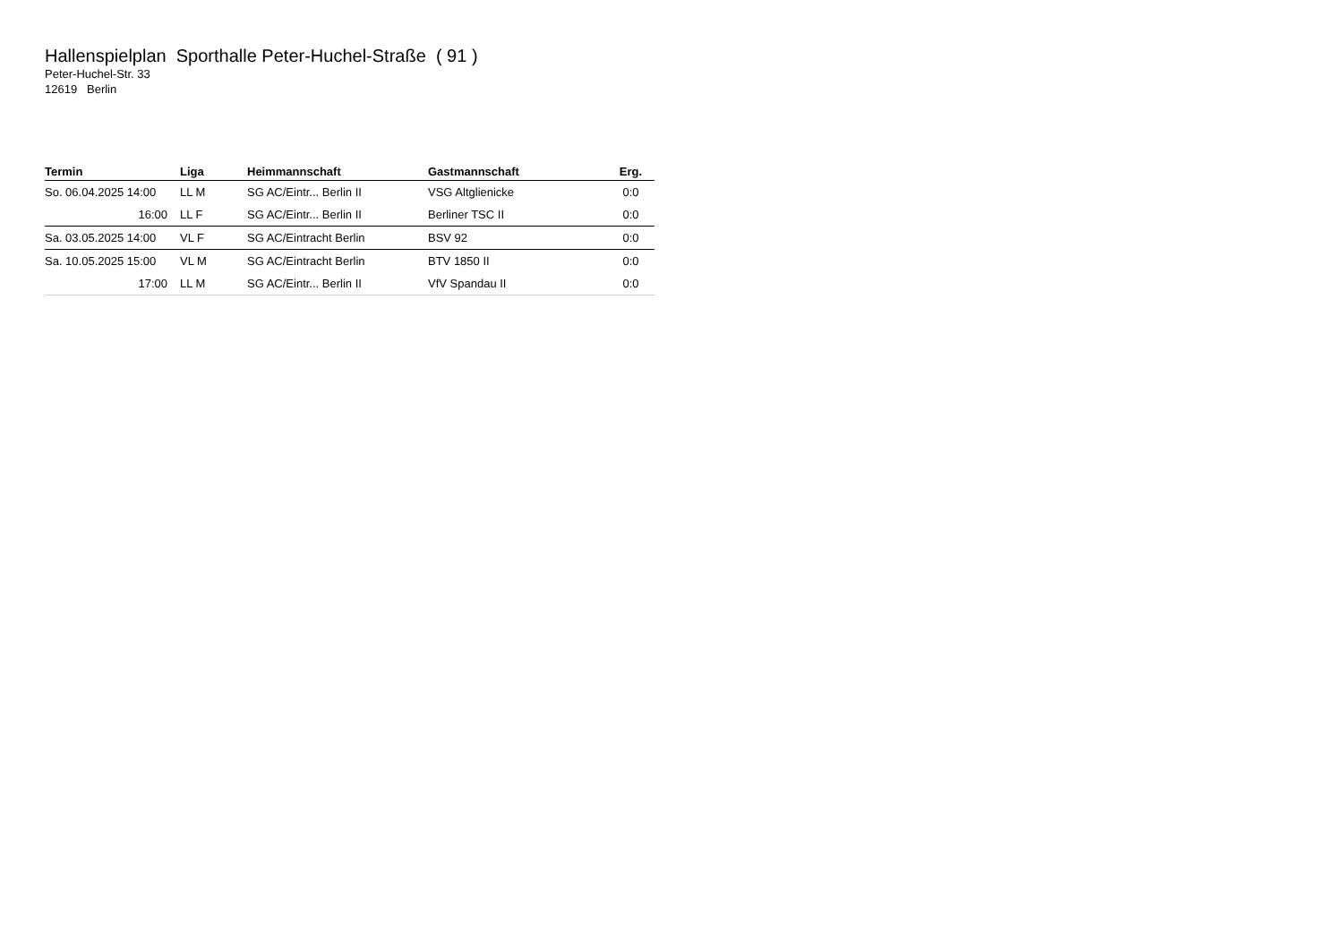Hallenspielplan Sporthalle Peter-Huchel-Straße ( 91 )
Peter-Huchel-Str. 33
12619 Berlin
| Termin | Liga | Heimmannschaft | Gastmannschaft | Erg. |
| --- | --- | --- | --- | --- |
| So. 06.04.2025 14:00 | LL M | SG AC/Eintr... Berlin II | VSG Altglienicke | 0:0 |
| 16:00 | LL F | SG AC/Eintr... Berlin II | Berliner TSC II | 0:0 |
| Sa. 03.05.2025 14:00 | VL F | SG AC/Eintracht Berlin | BSV 92 | 0:0 |
| Sa. 10.05.2025 15:00 | VL M | SG AC/Eintracht Berlin | BTV 1850 II | 0:0 |
| 17:00 | LL M | SG AC/Eintr... Berlin II | VfV Spandau II | 0:0 |